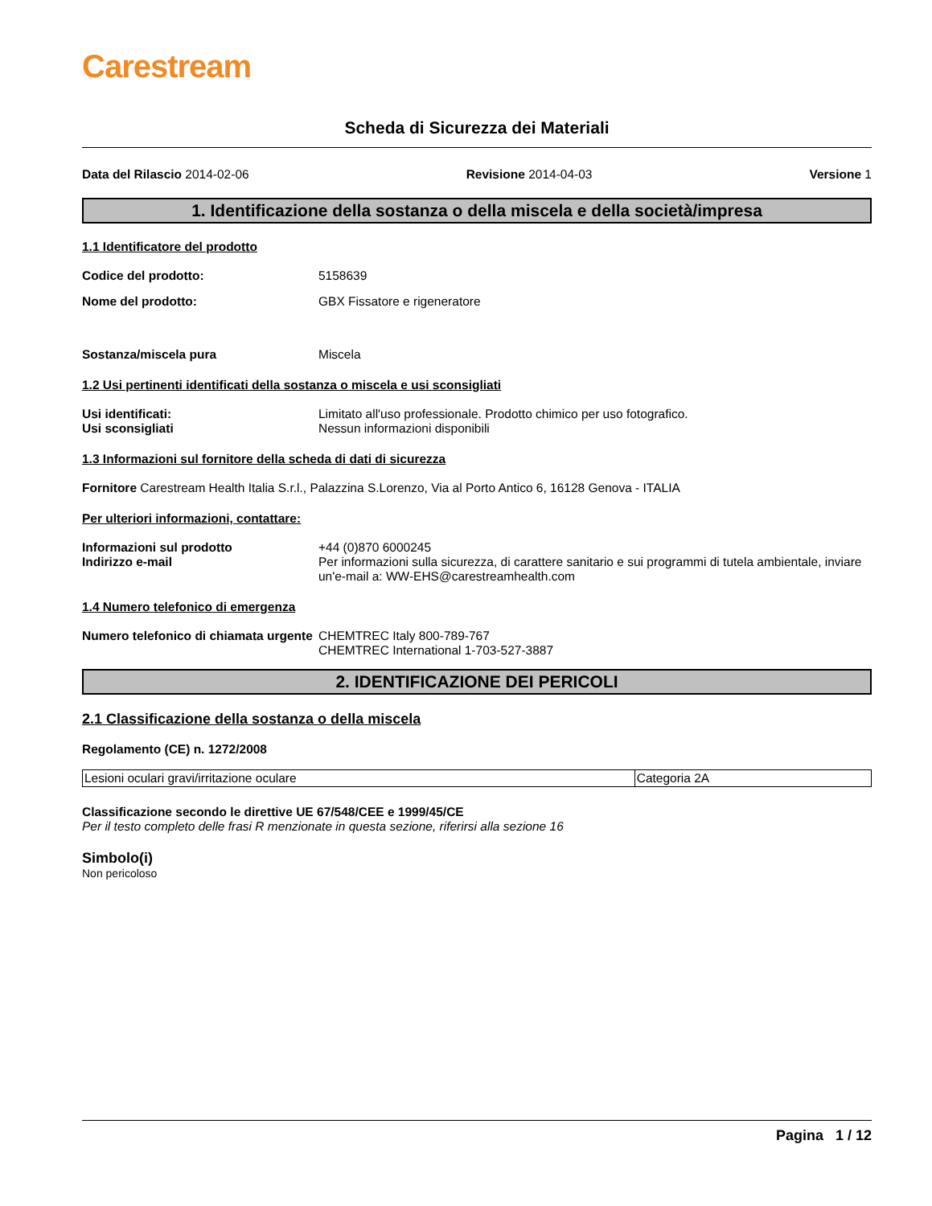Carestream
Scheda di Sicurezza dei Materiali
Data del Rilascio 2014-02-06 Revisione 2014-04-03 Versione 1
1. Identificazione della sostanza o della miscela e della società/impresa
1.1 Identificatore del prodotto
Codice del prodotto: 5158639
Nome del prodotto: GBX Fissatore e rigeneratore
Sostanza/miscela pura Miscela
1.2 Usi pertinenti identificati della sostanza o miscela e usi sconsigliati
Usi identificati: Limitato all'uso professionale. Prodotto chimico per uso fotografico.
Usi sconsigliati Nessun informazioni disponibili
1.3 Informazioni sul fornitore della scheda di dati di sicurezza
Fornitore Carestream Health Italia S.r.l., Palazzina S.Lorenzo, Via al Porto Antico 6, 16128 Genova - ITALIA
Per ulteriori informazioni, contattare:
Informazioni sul prodotto +44 (0)870 6000245
Indirizzo e-mail Per informazioni sulla sicurezza, di carattere sanitario e sui programmi di tutela ambientale, inviare un'e-mail a: WW-EHS@carestreamhealth.com
1.4 Numero telefonico di emergenza
Numero telefonico di chiamata urgente
CHEMTREC Italy 800-789-767
CHEMTREC International 1-703-527-3887
2. IDENTIFICAZIONE DEI PERICOLI
2.1 Classificazione della sostanza o della miscela
Regolamento (CE) n. 1272/2008
| Lesioni oculari gravi/irritazione oculare | Categoria 2A |
Classificazione secondo le direttive UE 67/548/CEE e 1999/45/CE
Per il testo completo delle frasi R menzionate in questa sezione, riferirsi alla sezione 16
Simbolo(i)
Non pericoloso
Pagina 1 / 12